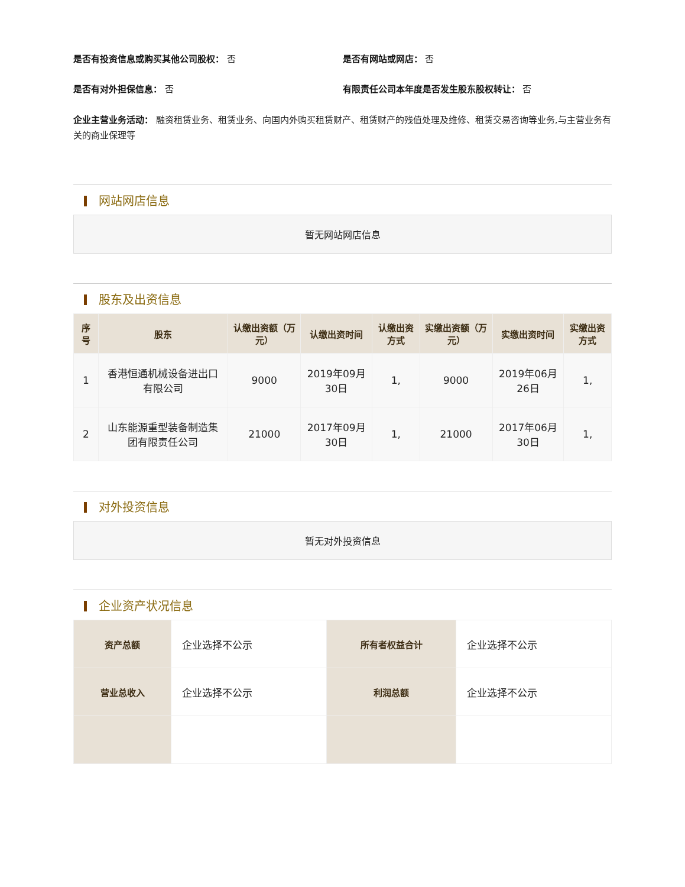是否有投资信息或购买其他公司股权： 否
是否有网站或网店： 否
是否有对外担保信息： 否 有限责任公司本年度是否发生股东股权转让： 否
企业主营业务活动： 融资租赁业务、租赁业务、向国内外购买租赁财产、租赁财产的残值处理及维修、租赁交易咨询等业务,与主营业务有关的商业保理等
网站网店信息
暂无网站网店信息
股东及出资信息
| 序号 | 股东 | 认缴出资额（万元） | 认缴出资时间 | 认缴出资方式 | 实缴出资额（万元） | 实缴出资时间 | 实缴出资方式 |
| --- | --- | --- | --- | --- | --- | --- | --- |
| 1 | 香港恒通机械设备进出口有限公司 | 9000 | 2019年09月30日 | 1, | 9000 | 2019年06月26日 | 1, |
| 2 | 山东能源重型装备制造集团有限责任公司 | 21000 | 2017年09月30日 | 1, | 21000 | 2017年06月30日 | 1, |
对外投资信息
暂无对外投资信息
企业资产状况信息
| 资产总额 | 企业选择不公示 | 所有者权益合计 | 企业选择不公示 |
| 营业总收入 | 企业选择不公示 | 利润总额 | 企业选择不公示 |